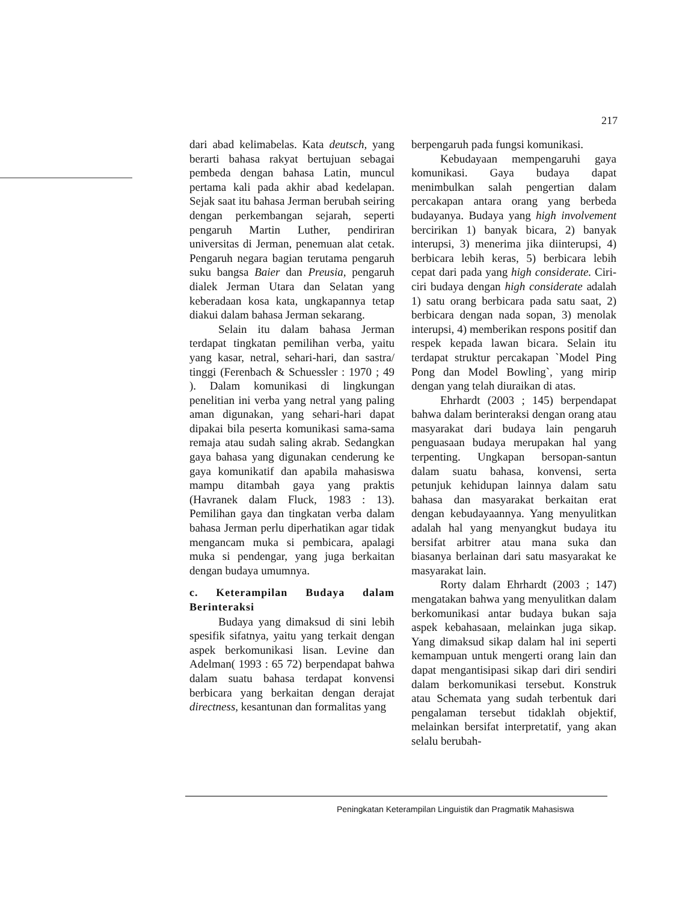217
dari abad kelimabelas. Kata deutsch, yang berarti bahasa rakyat bertujuan sebagai pembeda dengan bahasa Latin, muncul pertama kali pada akhir abad kedelapan. Sejak saat itu bahasa Jerman berubah seiring dengan perkembangan sejarah, seperti pengaruh Martin Luther, pendiriran universitas di Jerman, penemuan alat cetak. Pengaruh negara bagian terutama pengaruh suku bangsa Baier dan Preusia, pengaruh dialek Jerman Utara dan Selatan yang keberadaan kosa kata, ungkapannya tetap diakui dalam bahasa Jerman sekarang.
Selain itu dalam bahasa Jerman terdapat tingkatan pemilihan verba, yaitu yang kasar, netral, sehari-hari, dan sastra/ tinggi (Ferenbach & Schuessler : 1970 ; 49 ). Dalam komunikasi di lingkungan penelitian ini verba yang netral yang paling aman digunakan, yang sehari-hari dapat dipakai bila peserta komunikasi sama-sama remaja atau sudah saling akrab. Sedangkan gaya bahasa yang digunakan cenderung ke gaya komunikatif dan apabila mahasiswa mampu ditambah gaya yang praktis (Havranek dalam Fluck, 1983 : 13). Pemilihan gaya dan tingkatan verba dalam bahasa Jerman perlu diperhatikan agar tidak mengancam muka si pembicara, apalagi muka si pendengar, yang juga berkaitan dengan budaya umumnya.
c. Keterampilan Budaya dalam Berinteraksi
Budaya yang dimaksud di sini lebih spesifik sifatnya, yaitu yang terkait dengan aspek berkomunikasi lisan. Levine dan Adelman( 1993 : 65 72) berpendapat bahwa dalam suatu bahasa terdapat konvensi berbicara yang berkaitan dengan derajat directness, kesantunan dan formalitas yang
berpengaruh pada fungsi komunikasi.
Kebudayaan mempengaruhi gaya komunikasi. Gaya budaya dapat menimbulkan salah pengertian dalam percakapan antara orang yang berbeda budayanya. Budaya yang high involvement bercirikan 1) banyak bicara, 2) banyak interupsi, 3) menerima jika diinterupsi, 4) berbicara lebih keras, 5) berbicara lebih cepat dari pada yang high considerate. Ciri-ciri budaya dengan high considerate adalah 1) satu orang berbicara pada satu saat, 2) berbicara dengan nada sopan, 3) menolak interupsi, 4) memberikan respons positif dan respek kepada lawan bicara. Selain itu terdapat struktur percakapan `Model Ping Pong dan Model Bowling`, yang mirip dengan yang telah diuraikan di atas.
Ehrhardt (2003 ; 145) berpendapat bahwa dalam berinteraksi dengan orang atau masyarakat dari budaya lain pengaruh penguasaan budaya merupakan hal yang terpenting. Ungkapan bersopan-santun dalam suatu bahasa, konvensi, serta petunjuk kehidupan lainnya dalam satu bahasa dan masyarakat berkaitan erat dengan kebudayaannya. Yang menyulitkan adalah hal yang menyangkut budaya itu bersifat arbitrer atau mana suka dan biasanya berlainan dari satu masyarakat ke masyarakat lain.
Rorty dalam Ehrhardt (2003 ; 147) mengatakan bahwa yang menyulitkan dalam berkomunikasi antar budaya bukan saja aspek kebahasaan, melainkan juga sikap. Yang dimaksud sikap dalam hal ini seperti kemampuan untuk mengerti orang lain dan dapat mengantisipasi sikap dari diri sendiri dalam berkomunikasi tersebut. Konstruk atau Schemata yang sudah terbentuk dari pengalaman tersebut tidaklah objektif, melainkan bersifat interpretatif, yang akan selalu berubah-
Peningkatan Keterampilan Linguistik dan Pragmatik Mahasiswa